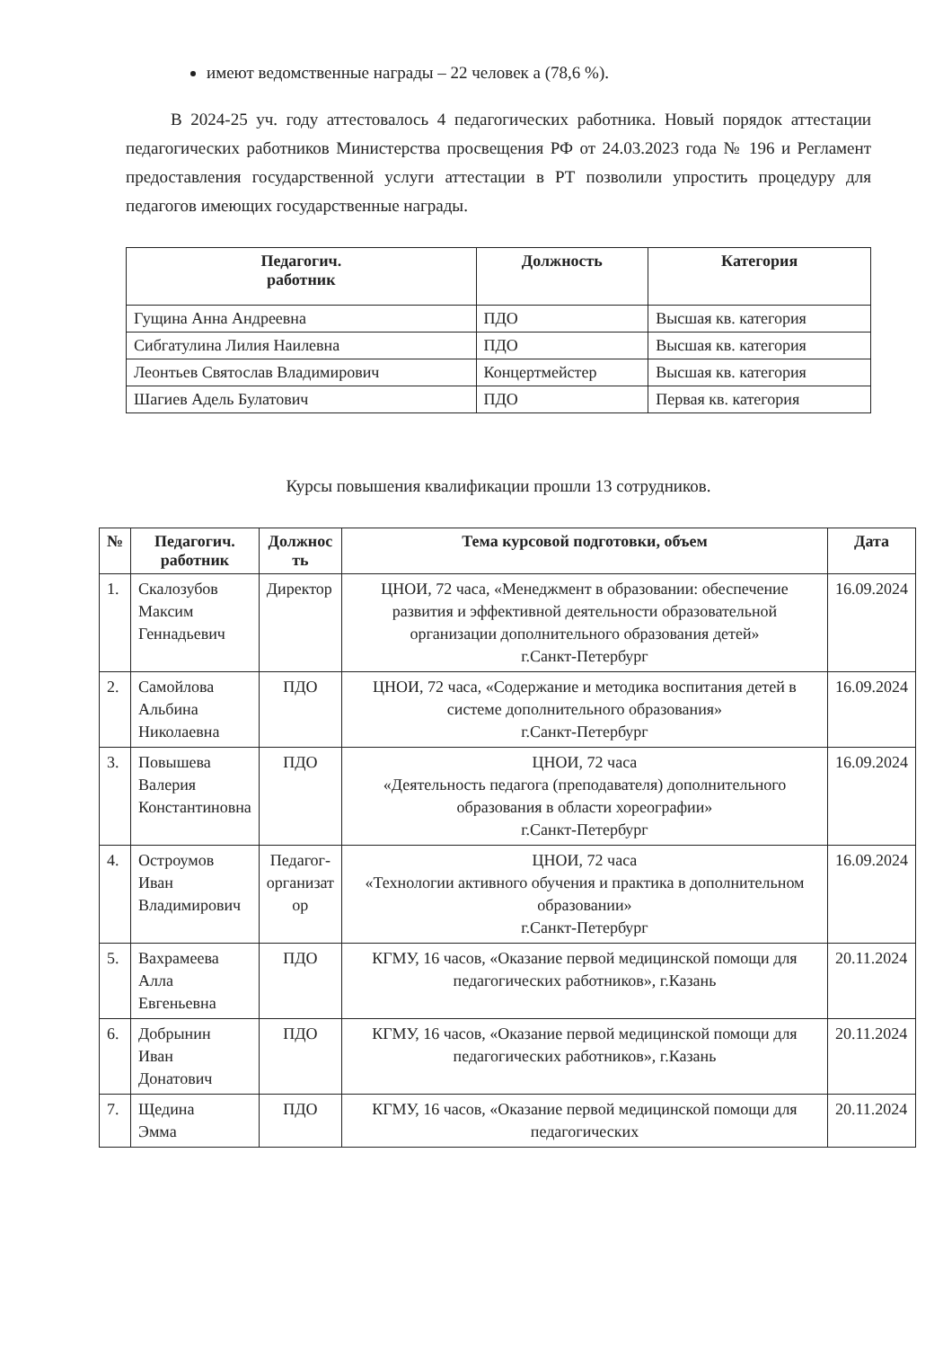имеют ведомственные награды – 22 человек а (78,6 %).
В 2024-25 уч. году аттестовалось 4 педагогических работника. Новый порядок аттестации педагогических работников Министерства просвещения РФ от 24.03.2023 года № 196 и Регламент предоставления государственной услуги аттестации в РТ позволили упростить процедуру для педагогов имеющих государственные награды.
| Педагогич. работник | Должность | Категория |
| --- | --- | --- |
| Гущина Анна Андреевна | ПДО | Высшая кв. категория |
| Сибгатулина Лилия Наилевна | ПДО | Высшая кв. категория |
| Леонтьев Святослав Владимирович | Концертмейстер | Высшая кв. категория |
| Шагиев Адель Булатович | ПДО | Первая кв. категория |
Курсы повышения квалификации прошли 13 сотрудников.
| № | Педагогич. работник | Должнос ть | Тема курсовой подготовки, объем | Дата |
| --- | --- | --- | --- | --- |
| 1. | Скалозубов Максим Геннадьевич | Директор | ЦНОИ, 72 часа, «Менеджмент в образовании: обеспечение развития и эффективной деятельности образовательной организации дополнительного образования детей» г.Санкт-Петербург | 16.09.2024 |
| 2. | Самойлова Альбина Николаевна | ПДО | ЦНОИ, 72 часа, «Содержание и методика воспитания детей в системе дополнительного образования» г.Санкт-Петербург | 16.09.2024 |
| 3. | Повышева Валерия Константиновна | ПДО | ЦНОИ, 72 часа «Деятельность педагога (преподавателя) дополнительного образования в области хореографии» г.Санкт-Петербург | 16.09.2024 |
| 4. | Остроумов Иван Владимирович | Педагог- организат ор | ЦНОИ, 72 часа «Технологии активного обучения и практика в дополнительном образовании» г.Санкт-Петербург | 16.09.2024 |
| 5. | Вахрамеева Алла Евгеньевна | ПДО | КГМУ, 16 часов, «Оказание первой медицинской помощи для педагогических работников», г.Казань | 20.11.2024 |
| 6. | Добрынин Иван Донатович | ПДО | КГМУ, 16 часов, «Оказание первой медицинской помощи для педагогических работников», г.Казань | 20.11.2024 |
| 7. | Щедина Эмма | ПДО | КГМУ, 16 часов, «Оказание первой медицинской помощи для педагогических | 20.11.2024 |